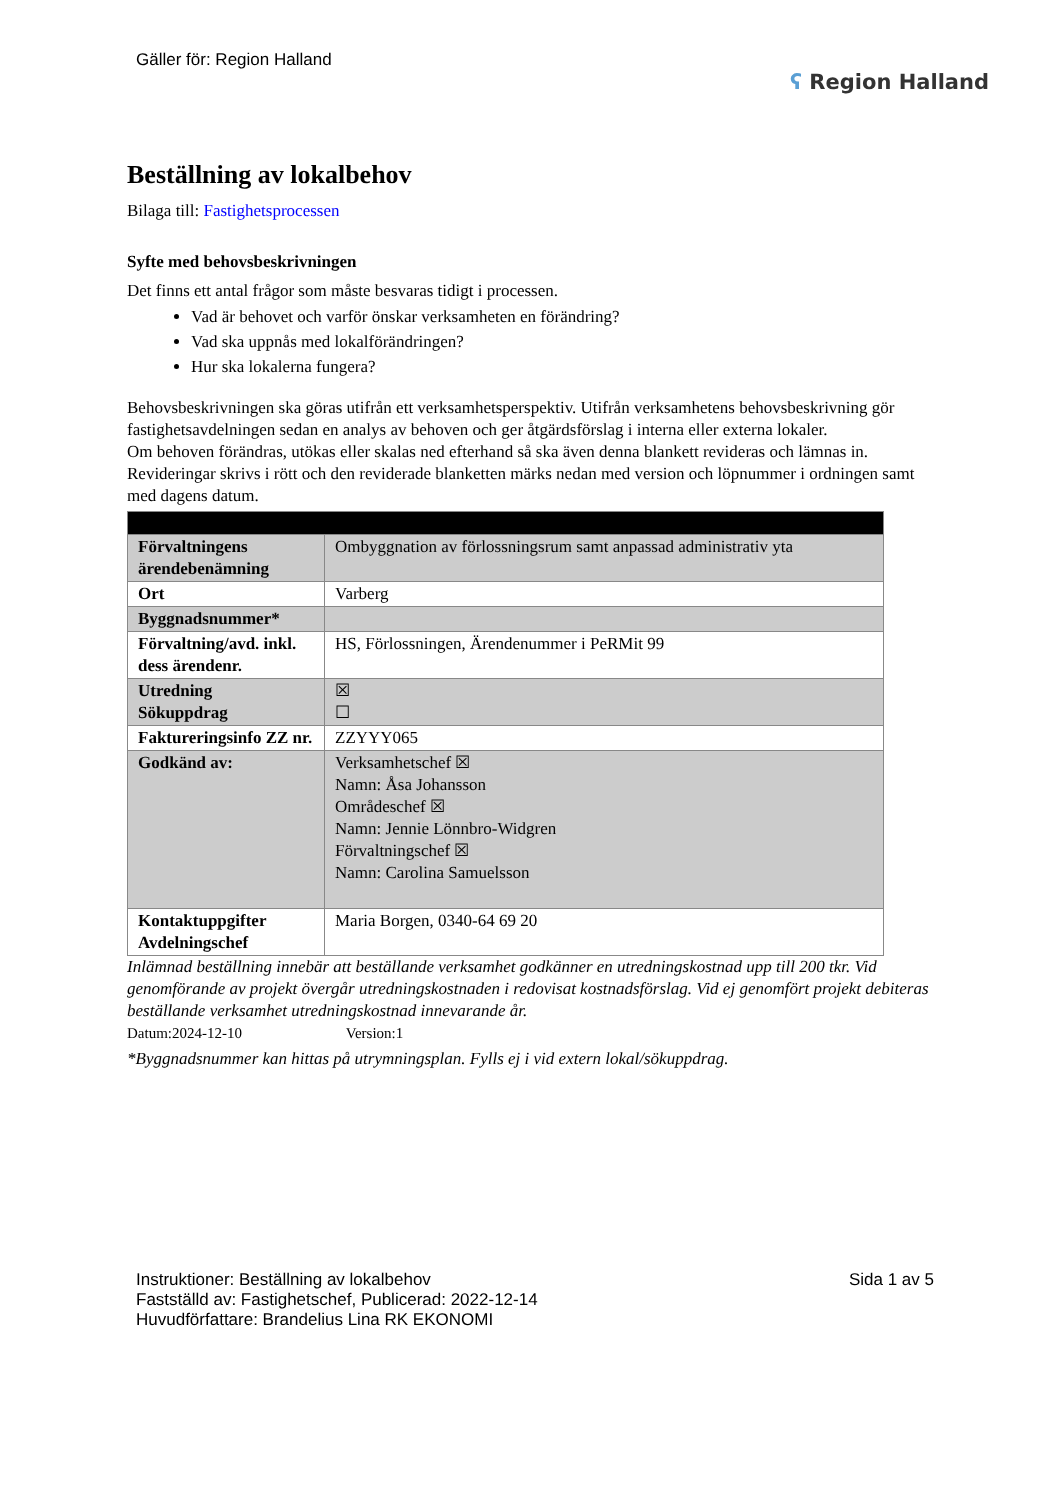Gäller för: Region Halland
ʕ Region Halland
Beställning av lokalbehov
Bilaga till: Fastighetsprocessen
Syfte med behovsbeskrivningen
Det finns ett antal frågor som måste besvaras tidigt i processen.
Vad är behovet och varför önskar verksamheten en förändring?
Vad ska uppnås med lokalförändringen?
Hur ska lokalerna fungera?
Behovsbeskrivningen ska göras utifrån ett verksamhetsperspektiv. Utifrån verksamhetens behovsbeskrivning gör fastighetsavdelningen sedan en analys av behoven och ger åtgärdsförslag i interna eller externa lokaler.
Om behoven förändras, utökas eller skalas ned efterhand så ska även denna blankett revideras och lämnas in. Revideringar skrivs i rött och den reviderade blanketten märks nedan med version och löpnummer i ordningen samt med dagens datum.
| Förvaltningens ärendebenämning | Ombyggnation av förlossningsrum samt anpassad administrativ yta |
| Ort | Varberg |
| Byggnadsnummer* | |
| Förvaltning/avd. inkl. dess ärendenr. | HS, Förlossningen, Ärendenummer i PeRMit 99 |
| Utredning Sökuppdrag | ☒ ☐ |
| Faktureringsinfo ZZ nr. | ZZYYY065 |
| Godkänd av: | Verksamhetschef ☒ Namn: Åsa Johansson Områdeschef ☒ Namn: Jennie Lönnbro-Widgren Förvaltningschef ☒ Namn: Carolina Samuelsson |
| Kontaktuppgifter Avdelningschef | Maria Borgen, 0340-64 69 20 |
Inlämnad beställning innebär att beställande verksamhet godkänner en utredningskostnad upp till 200 tkr. Vid genomförande av projekt övergår utredningskostnaden i redovisat kostnadsförslag. Vid ej genomfört projekt debiteras beställande verksamhet utredningskostnad innevarande år.
Datum:2024-12-10 Version:1
*Byggnadsnummer kan hittas på utrymningsplan. Fylls ej i vid extern lokal/sökuppdrag.
Instruktioner: Beställning av lokalbehov
Fastställd av: Fastighetschef, Publicerad: 2022-12-14
Huvudförfattare: Brandelius Lina RK EKONOMI
Sida 1 av 5